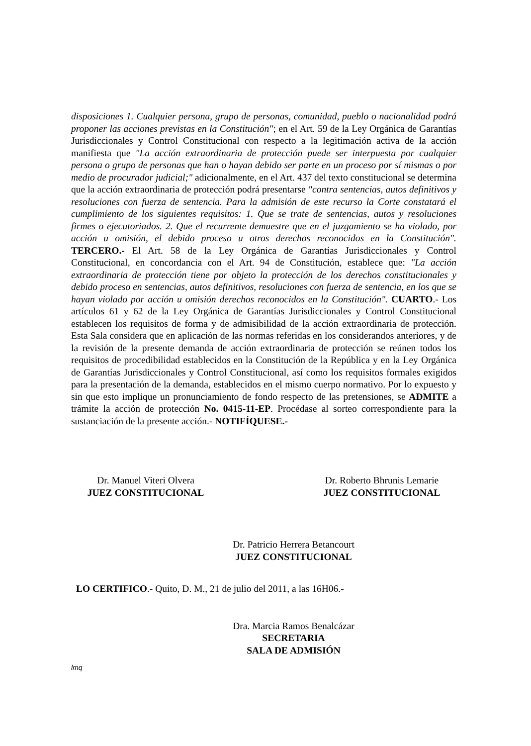disposiciones 1. Cualquier persona, grupo de personas, comunidad, pueblo o nacionalidad podrá proponer las acciones previstas en la Constitución"; en el Art. 59 de la Ley Orgánica de Garantías Jurisdiccionales y Control Constitucional con respecto a la legitimación activa de la acción manifiesta que "La acción extraordinaria de protección puede ser interpuesta por cualquier persona o grupo de personas que han o hayan debido ser parte en un proceso por sí mismas o por medio de procurador judicial;" adicionalmente, en el Art. 437 del texto constitucional se determina que la acción extraordinaria de protección podrá presentarse "contra sentencias, autos definitivos y resoluciones con fuerza de sentencia. Para la admisión de este recurso la Corte constatará el cumplimiento de los siguientes requisitos: 1. Que se trate de sentencias, autos y resoluciones firmes o ejecutoriados. 2. Que el recurrente demuestre que en el juzgamiento se ha violado, por acción u omisión, el debido proceso u otros derechos reconocidos en la Constitución". TERCERO.- El Art. 58 de la Ley Orgánica de Garantías Jurisdiccionales y Control Constitucional, en concordancia con el Art. 94 de Constitución, establece que: "La acción extraordinaria de protección tiene por objeto la protección de los derechos constitucionales y debido proceso en sentencias, autos definitivos, resoluciones con fuerza de sentencia, en los que se hayan violado por acción u omisión derechos reconocidos en la Constitución". CUARTO.- Los artículos 61 y 62 de la Ley Orgánica de Garantías Jurisdiccionales y Control Constitucional establecen los requisitos de forma y de admisibilidad de la acción extraordinaria de protección. Esta Sala considera que en aplicación de las normas referidas en los considerandos anteriores, y de la revisión de la presente demanda de acción extraordinaria de protección se reúnen todos los requisitos de procedibilidad establecidos en la Constitución de la República y en la Ley Orgánica de Garantías Jurisdiccionales y Control Constitucional, así como los requisitos formales exigidos para la presentación de la demanda, establecidos en el mismo cuerpo normativo. Por lo expuesto y sin que esto implique un pronunciamiento de fondo respecto de las pretensiones, se ADMITE a trámite la acción de protección No. 0415-11-EP. Procédase al sorteo correspondiente para la sustanciación de la presente acción.- NOTIFÍQUESE.-
Dr. Manuel Viteri Olvera
JUEZ CONSTITUCIONAL
Dr. Roberto Bhrunis Lemarie
JUEZ CONSTITUCIONAL
Dr. Patricio Herrera Betancourt
JUEZ CONSTITUCIONAL
LO CERTIFICO.- Quito, D. M., 21 de julio del 2011, a las 16H06.-
Dra. Marcia Ramos Benalcázar
SECRETARIA
SALA DE ADMISIÓN
lmq